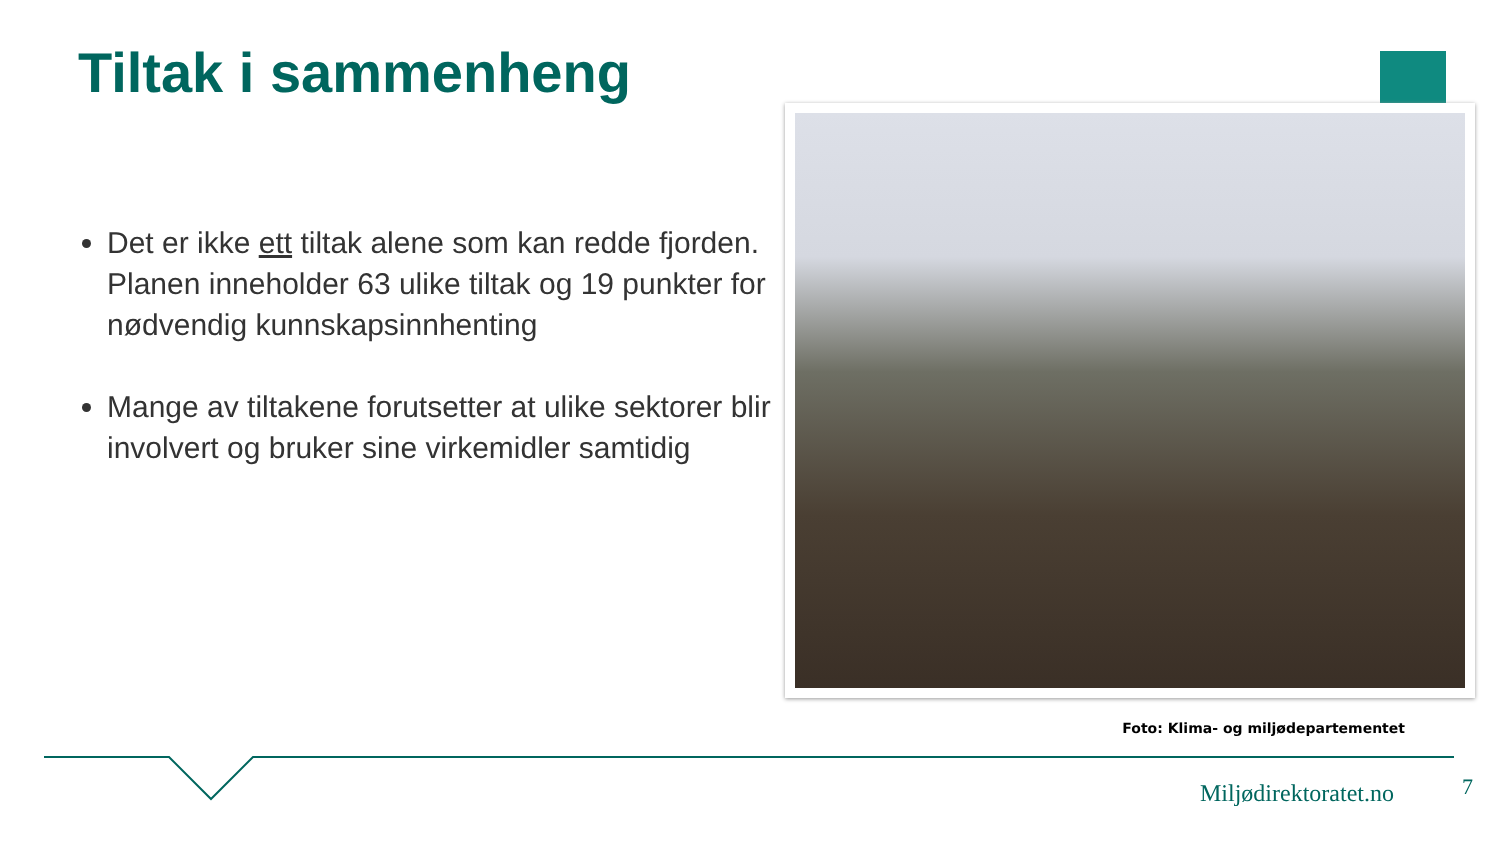Tiltak i sammenheng
Det er ikke ett tiltak alene som kan redde fjorden. Planen inneholder 63 ulike tiltak og 19 punkter for nødvendig kunnskapsinnhenting
Mange av tiltakene forutsetter at ulike sektorer blir involvert og bruker sine virkemidler samtidig
Foto: Klima- og miljødepartementet
Miljødirektoratet.no 7